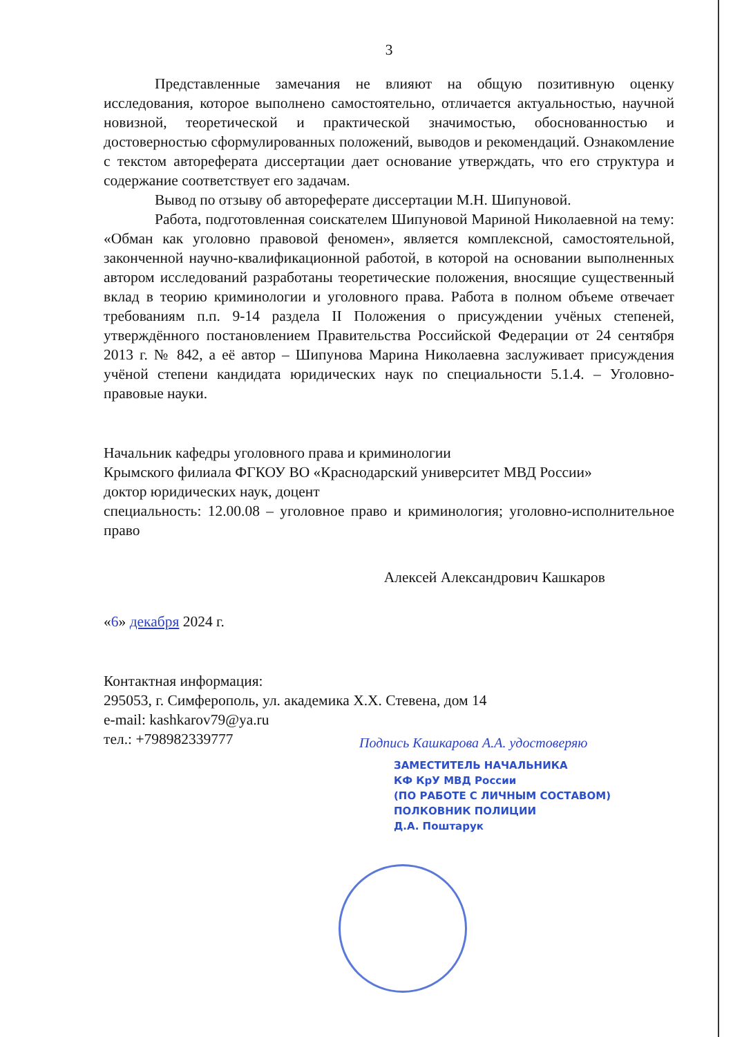3
Представленные замечания не влияют на общую позитивную оценку исследования, которое выполнено самостоятельно, отличается актуальностью, научной новизной, теоретической и практической значимостью, обоснованностью и достоверностью сформулированных положений, выводов и рекомендаций. Ознакомление с текстом автореферата диссертации дает основание утверждать, что его структура и содержание соответствует его задачам.
Вывод по отзыву об автореферате диссертации М.Н. Шипуновой.
Работа, подготовленная соискателем Шипуновой Мариной Николаевной на тему: «Обман как уголовно правовой феномен», является комплексной, самостоятельной, законченной научно-квалификационной работой, в которой на основании выполненных автором исследований разработаны теоретические положения, вносящие существенный вклад в теорию криминологии и уголовного права. Работа в полном объеме отвечает требованиям п.п. 9-14 раздела II Положения о присуждении учёных степеней, утверждённого постановлением Правительства Российской Федерации от 24 сентября 2013 г. № 842, а её автор – Шипунова Марина Николаевна заслуживает присуждения учёной степени кандидата юридических наук по специальности 5.1.4. – Уголовно-правовые науки.
Начальник кафедры уголовного права и криминологии
Крымского филиала ФГКОУ ВО «Краснодарский университет МВД России»
доктор юридических наук, доцент
специальность: 12.00.08 – уголовное право и криминология; уголовно-исполнительное право
Алексей Александрович Кашкаров
«6» декабря 2024 г.
Контактная информация:
295053, г. Симферополь, ул. академика Х.Х. Стевена, дом 14
e-mail: kashkarov79@ya.ru
тел.: +798982339777
Подпись Кашкарова А.А. удостоверяю
ЗАМЕСТИТЕЛЬ НАЧАЛЬНИКА
КФ КрУ МВД России
(ПО РАБОТЕ С ЛИЧНЫМ СОСТАВОМ)
ПОЛКОВНИК ПОЛИЦИИ
Д.А. Поштарук